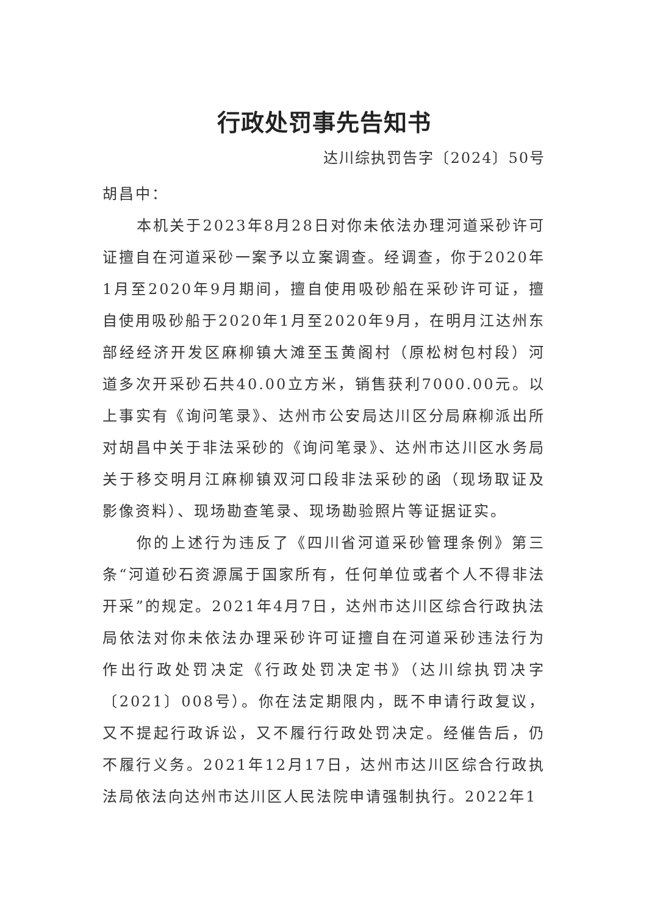行政处罚事先告知书
达川综执罚告字〔2024〕50号
胡昌中：
本机关于2023年8月28日对你未依法办理河道采砂许可证擅自在河道采砂一案予以立案调查。经调查，你于2020年1月至2020年9月期间，擅自使用吸砂船在采砂许可证，擅自使用吸砂船于2020年1月至2020年9月，在明月江达州东部经经济开发区麻柳镇大滩至玉黄阁村（原松树包村段）河道多次开采砂石共40.00立方米，销售获利7000.00元。以上事实有《询问笔录》、达州市公安局达川区分局麻柳派出所对胡昌中关于非法采砂的《询问笔录》、达州市达川区水务局关于移交明月江麻柳镇双河口段非法采砂的函（现场取证及影像资料）、现场勘查笔录、现场勘验照片等证据证实。
你的上述行为违反了《四川省河道采砂管理条例》第三条“河道砂石资源属于国家所有，任何单位或者个人不得非法开采”的规定。2021年4月7日，达州市达川区综合行政执法局依法对你未依法办理采砂许可证擅自在河道采砂违法行为作出行政处罚决定《行政处罚决定书》（达川综执罚决字〔2021〕008号）。你在法定期限内，既不申请行政复议，又不提起行政诉讼，又不履行行政处罚决定。经催告后，仍不履行义务。2021年12月17日，达州市达川区综合行政执法局依法向达州市达川区人民法院申请强制执行。2022年1